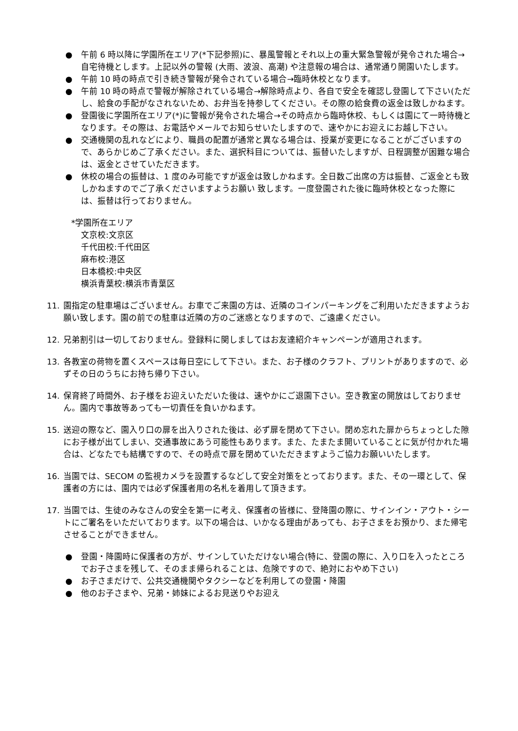● 午前 6 時以降に学園所在エリア(*下記参照)に、暴風警報とそれ以上の重大緊急警報が発令された場合→自宅待機とします。上記以外の警報 (大雨、波浪、高潮) や注意報の場合は、通常通り開園いたします。
● 午前 10 時の時点で引き続き警報が発令されている場合→臨時休校となります。
● 午前 10 時の時点で警報が解除されている場合→解除時点より、各自で安全を確認し登園して下さい(ただし、給食の手配がなされないため、お弁当を持参してください。その際の給食費の返金は致しかねます。
● 登園後に学園所在エリア(*)に警報が発令された場合→その時点から臨時休校、もしくは園にて一時待機となります。その際は、お電話やメールでお知らせいたしますので、速やかにお迎えにお越し下さい。
● 交通機関の乱れなどにより、職員の配置が通常と異なる場合は、授業が変更になることがございますので、あらかじめご了承ください。また、選択科目については、振替いたしますが、日程調整が困難な場合は、返金とさせていただきます。
● 休校の場合の振替は、1 度のみ可能ですが返金は致しかねます。全日数ご出席の方は振替、ご返金とも致しかねますのでご了承くださいますようお願い 致します。一度登園された後に臨時休校となった際には、振替は行っておりません。
*学園所在エリア
文京校:文京区
千代田校:千代田区
麻布校:港区
日本橋校:中央区
横浜青葉校:横浜市青葉区
11. 園指定の駐車場はございません。お車でご来園の方は、近隣のコインパーキングをご利用いただきますようお願い致します。園の前での駐車は近隣の方のご迷惑となりますので、ご遠慮ください。
12. 兄弟割引は一切しておりません。登録料に関しましてはお友達紹介キャンペーンが適用されます。
13. 各教室の荷物を置くスペースは毎日空にして下さい。また、お子様のクラフト、プリントがありますので、必ずその日のうちにお持ち帰り下さい。
14. 保育終了時間外、お子様をお迎えいただいた後は、速やかにご退園下さい。空き教室の開放はしておりません。園内で事故等あっても一切責任を負いかねます。
15. 送迎の際など、園入り口の扉を出入りされた後は、必ず扉を閉めて下さい。閉め忘れた扉からちょっとした隙にお子様が出てしまい、交通事故にあう可能性もあります。また、たまたま開いていることに気が付かれた場合は、どなたでも結構ですので、その時点で扉を閉めていただきますようご協力お願いいたします。
16. 当園では、SECOM の監視カメラを設置するなどして安全対策をとっております。また、その一環として、保護者の方には、園内では必ず保護者用の名札を着用して頂きます。
17. 当園では、生徒のみなさんの安全を第一に考え、保護者の皆様に、登降園の際に、サインイン・アウト・シートにご署名をいただいております。以下の場合は、いかなる理由があっても、お子さまをお預かり、また帰宅させることができません。
● 登園・降園時に保護者の方が、サインしていただけない場合(特に、登園の際に、入り口を入ったところでお子さまを残して、そのまま帰られることは、危険ですので、絶対におやめ下さい)
● お子さまだけで、公共交通機関やタクシーなどを利用しての登園・降園
● 他のお子さまや、兄弟・姉妹によるお見送りやお迎え